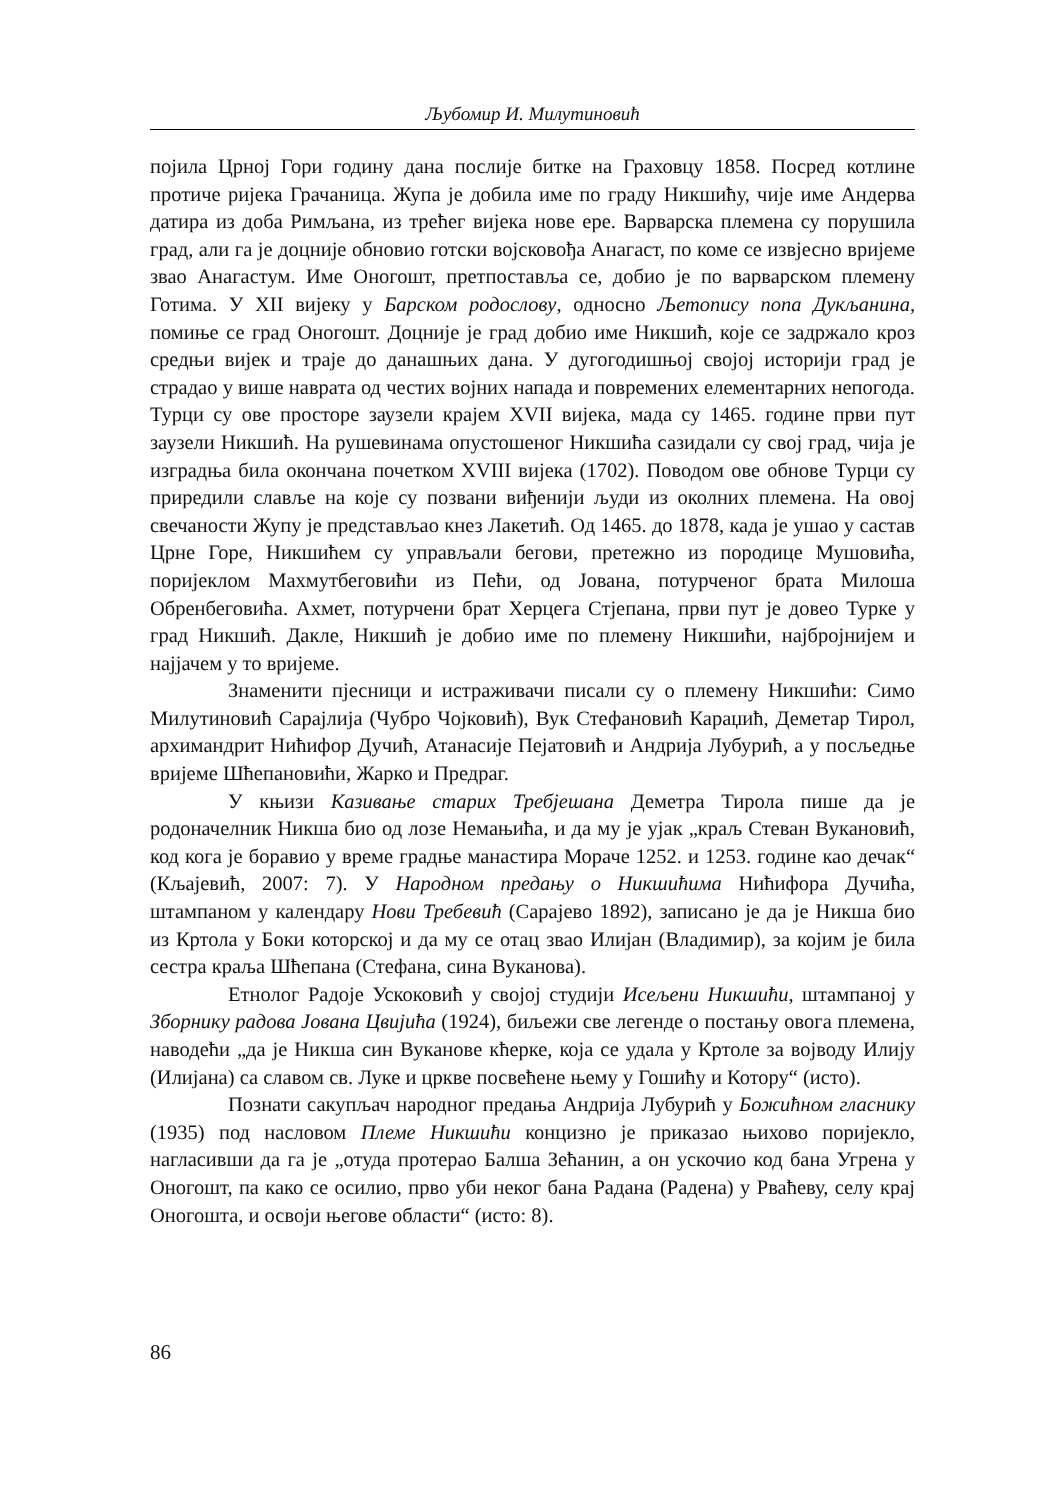Љубомир И. Милутиновић
појила Црној Гори годину дана послије битке на Граховцу 1858. Посред котлине протиче ријека Грачаница. Жупа је добила име по граду Никшићу, чије име Андерва датира из доба Римљана, из трећег вијека нове ере. Варварска племена су порушила град, али га је доцније обновио готски војсковођа Анагаст, по коме се извјесно вријеме звао Анагастум. Име Оногошт, претпоставља се, добио је по варварском племену Готима. У XII вијеку у Барском родослову, односно Љетопису попа Дукљанина, помиње се град Оногошт. Доцније је град добио име Никшић, које се задржало кроз средњи вијек и траје до данашњих дана. У дугогодишњој својој историји град је страдао у више наврата од честих војних напада и повремених елементарних непогода. Турци су ове просторе заузели крајем XVII вијека, мада су 1465. године први пут заузели Никшић. На рушевинама опустошеног Никшића сазидали су свој град, чија је изградња била окончана почетком XVIII вијека (1702). Поводом ове обнове Турци су приредили славље на које су позвани виђенији људи из околних племена. На овој свечаности Жупу је представљао кнез Лакетић. Од 1465. до 1878, када је ушао у састав Црне Горе, Никшићем су управљали бегови, претежно из породице Мушовића, поријеклом Махмутбеговићи из Пећи, од Јована, потурченог брата Милоша Обренбеговића. Ахмет, потурчени брат Херцега Стјепана, први пут је довео Турке у град Никшић. Дакле, Никшић је добио име по племену Никшићи, најбројнијем и најјачем у то вријеме.
Знаменити пјесници и истраживачи писали су о племену Никшићи: Симо Милутиновић Сарајлија (Чубро Чојковић), Вук Стефановић Караџић, Деметар Тирол, архимандрит Нићифор Дучић, Атанасије Пејатовић и Андрија Лубурић, а у посљедње вријеме Шћепановићи, Жарко и Предраг.
У књизи Казивање старих Требјешана Деметра Тирола пише да је родоначелник Никша био од лозе Немањића, и да му је ујак „краљ Стеван Вукановић, код кога је боравио у време градње манастира Мораче 1252. и 1253. године као дечак“ (Кљајевић, 2007: 7). У Народном предању о Никшићима Нићифора Дучића, штампаном у календару Нови Требевић (Сарајево 1892), записано је да је Никша био из Кртола у Боки которској и да му се отац звао Илијан (Владимир), за којим је била сестра краља Шћепана (Стефана, сина Вуканова).
Етнолог Радоје Ускоковић у својој студији Исељени Никшићи, штампаној у Зборнику радова Јована Цвијића (1924), биљежи све легенде о постању овога племена, наводећи „да је Никша син Вукановe кћерке, која се удала у Кртоле за војводу Илију (Илијана) са славом св. Луке и цркве посвећене њему у Гошићу и Котору“ (исто).
Познати сакупљач народног предања Андрија Лубурић у Божићном гласнику (1935) под насловом Племе Никшићи концизно је приказао њихово поријекло, нагласивши да га је „отуда протерао Балша Зећанин, а он ускочио код бана Угрена у Оногошт, па како се осилио, прво уби неког бана Радана (Радена) у Рваћеву, селу крај Оногошта, и освоји његове области“ (исто: 8).
86